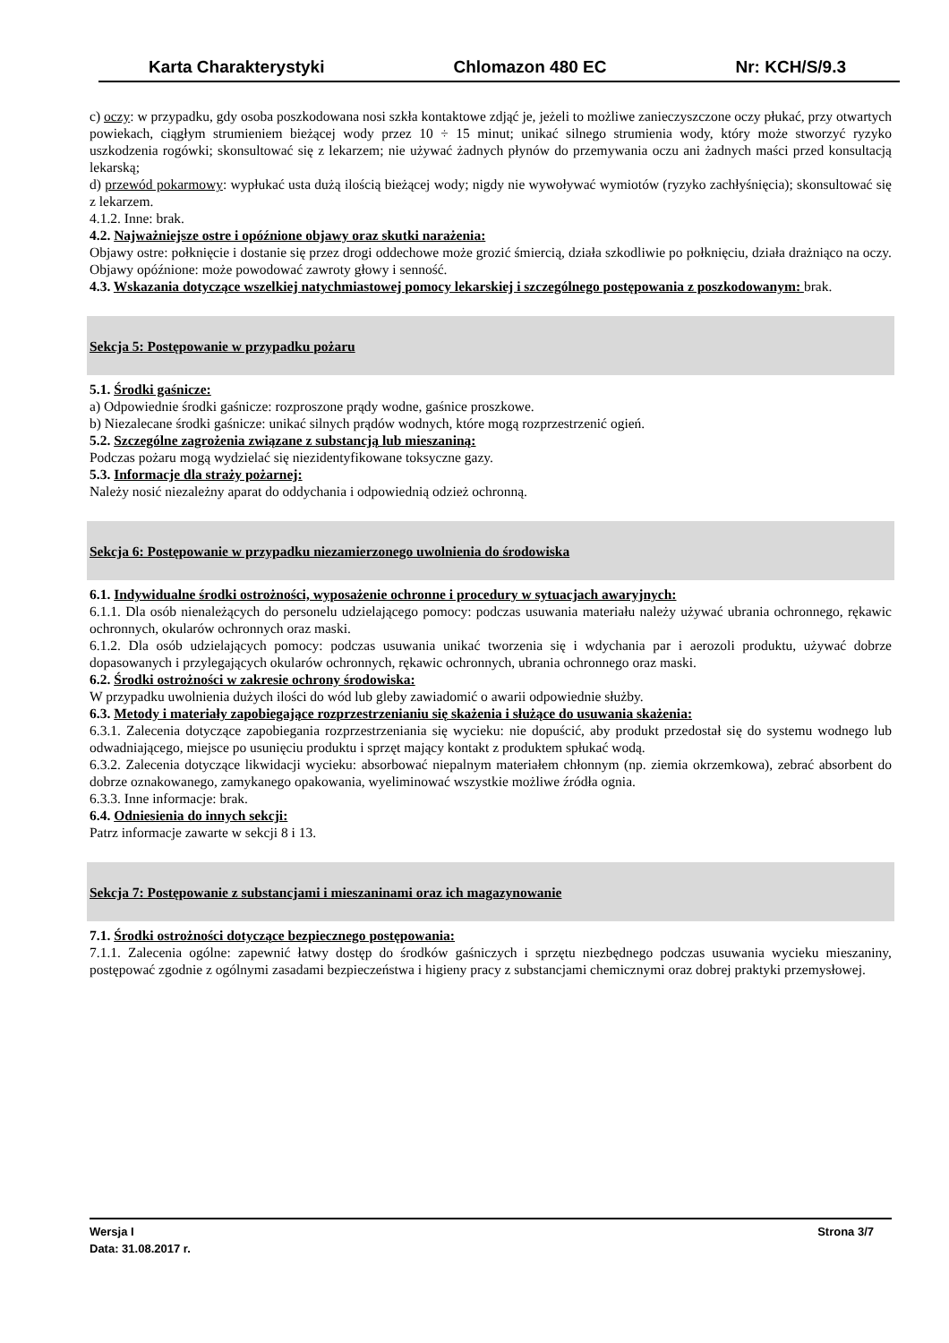Karta Charakterystyki Chlomazon 480 EC Nr: KCH/S/9.3
c) oczy: w przypadku, gdy osoba poszkodowana nosi szkła kontaktowe zdjąć je, jeżeli to możliwe zanieczyszczone oczy płukać, przy otwartych powiekach, ciągłym strumieniem bieżącej wody przez 10 ÷ 15 minut; unikać silnego strumienia wody, który może stworzyć ryzyko uszkodzenia rogówki; skonsultować się z lekarzem; nie używać żadnych płynów do przemywania oczu ani żadnych maści przed konsultacją lekarską;
d) przewód pokarmowy: wypłukać usta dużą ilością bieżącej wody; nigdy nie wywoływać wymiotów (ryzyko zachłyśnięcia); skonsultować się z lekarzem.
4.1.2. Inne: brak.
4.2. Najważniejsze ostre i opóźnione objawy oraz skutki narażenia:
Objawy ostre: połknięcie i dostanie się przez drogi oddechowe może grozić śmiercią, działa szkodliwie po połknięciu, działa drażniąco na oczy. Objawy opóźnione: może powodować zawroty głowy i senność.
4.3. Wskazania dotyczące wszelkiej natychmiastowej pomocy lekarskiej i szczególnego postępowania z poszkodowanym: brak.
Sekcja 5: Postępowanie w przypadku pożaru
5.1. Środki gaśnicze:
a) Odpowiednie środki gaśnicze: rozproszone prądy wodne, gaśnice proszkowe.
b) Niezalecane środki gaśnicze: unikać silnych prądów wodnych, które mogą rozprzestrzenić ogień.
5.2. Szczególne zagrożenia związane z substancją lub mieszaniną:
Podczas pożaru mogą wydzielać się niezidentyfikowane toksyczne gazy.
5.3. Informacje dla straży pożarnej:
Należy nosić niezależny aparat do oddychania i odpowiednią odzież ochronną.
Sekcja 6: Postępowanie w przypadku niezamierzonego uwolnienia do środowiska
6.1. Indywidualne środki ostrożności, wyposażenie ochronne i procedury w sytuacjach awaryjnych:
6.1.1. Dla osób nienależących do personelu udzielającego pomocy: podczas usuwania materiału należy używać ubrania ochronnego, rękawic ochronnych, okularów ochronnych oraz maski.
6.1.2. Dla osób udzielających pomocy: podczas usuwania unikać tworzenia się i wdychania par i aerozoli produktu, używać dobrze dopasowanych i przylegających okularów ochronnych, rękawic ochronnych, ubrania ochronnego oraz maski.
6.2. Środki ostrożności w zakresie ochrony środowiska:
W przypadku uwolnienia dużych ilości do wód lub gleby zawiadomić o awarii odpowiednie służby.
6.3. Metody i materiały zapobiegające rozprzestrzenianiu się skażenia i służące do usuwania skażenia:
6.3.1. Zalecenia dotyczące zapobiegania rozprzestrzeniania się wycieku: nie dopuścić, aby produkt przedostał się do systemu wodnego lub odwadniającego, miejsce po usunięciu produktu i sprzęt mający kontakt z produktem spłukać wodą.
6.3.2. Zalecenia dotyczące likwidacji wycieku: absorbować niepalnym materiałem chłonnym (np. ziemia okrzemkowa), zebrać absorbent do dobrze oznakowanego, zamykanego opakowania, wyeliminować wszystkie możliwe źródła ognia.
6.3.3. Inne informacje: brak.
6.4. Odniesienia do innych sekcji:
Patrz informacje zawarte w sekcji 8 i 13.
Sekcja 7: Postępowanie z substancjami i mieszaninami oraz ich magazynowanie
7.1. Środki ostrożności dotyczące bezpiecznego postępowania:
7.1.1. Zalecenia ogólne: zapewnić łatwy dostęp do środków gaśniczych i sprzętu niezbędnego podczas usuwania wycieku mieszaniny, postępować zgodnie z ogólnymi zasadami bezpieczeństwa i higieny pracy z substancjami chemicznymi oraz dobrej praktyki przemysłowej.
Wersja I
Data: 31.08.2017 r.
Strona 3/7